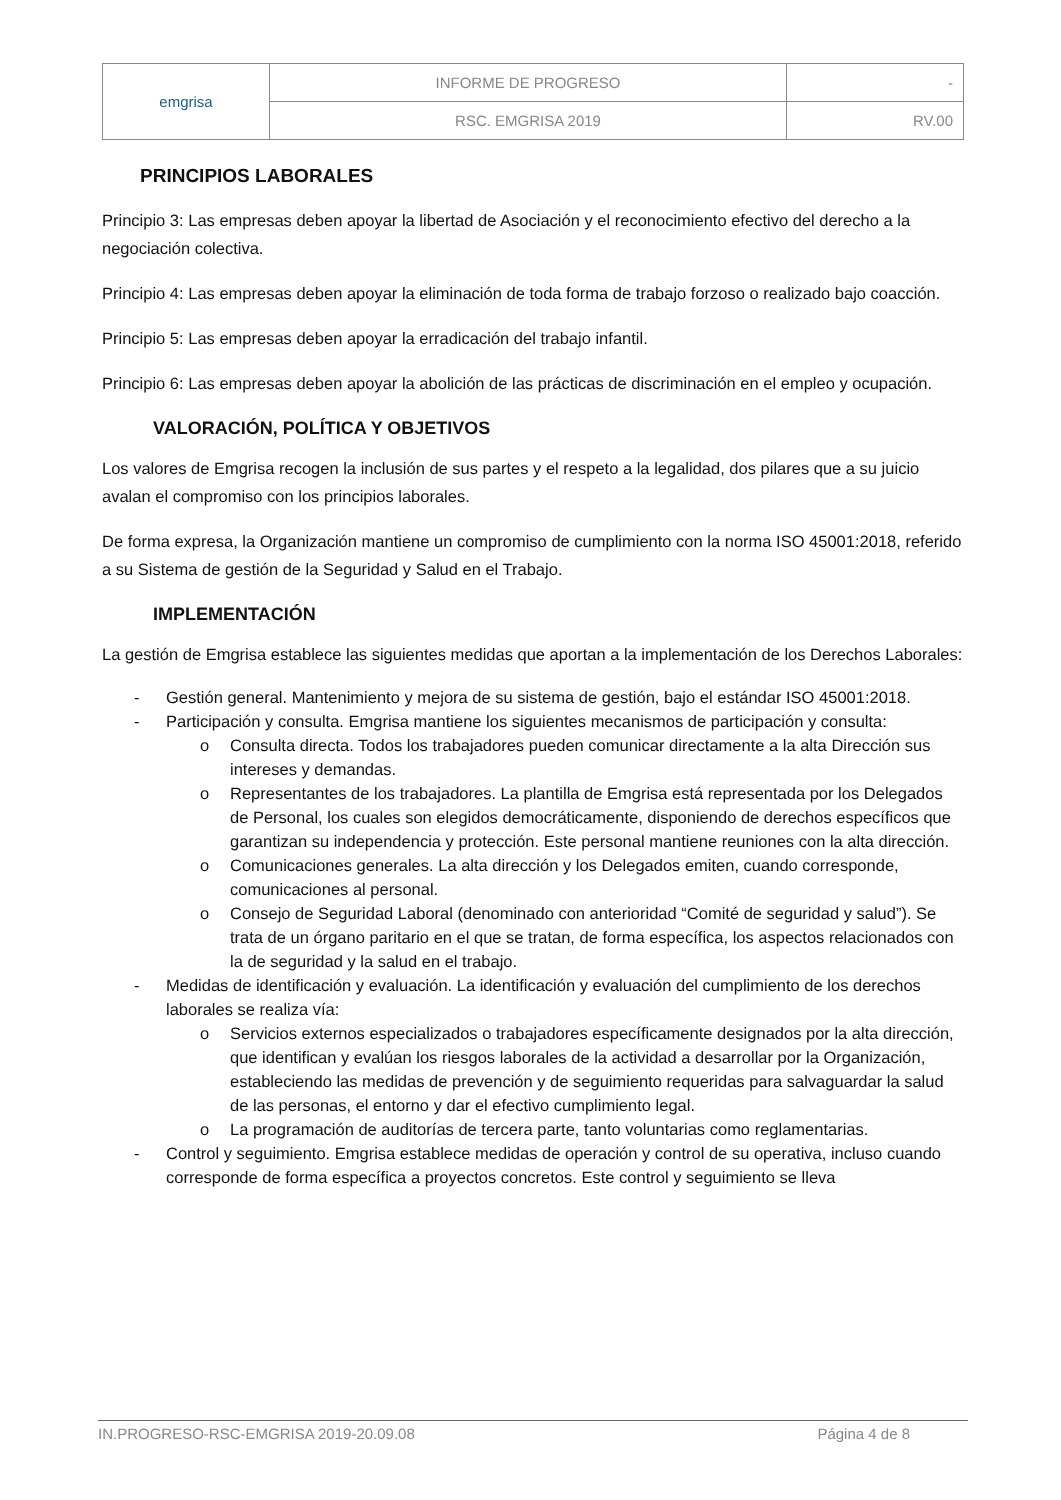| emgrisa | INFORME DE PROGRESO | - |
| | RSC. EMGRISA 2019 | RV.00 |
PRINCIPIOS LABORALES
Principio 3: Las empresas deben apoyar la libertad de Asociación y el reconocimiento efectivo del derecho a la negociación colectiva.
Principio 4: Las empresas deben apoyar la eliminación de toda forma de trabajo forzoso o realizado bajo coacción.
Principio 5: Las empresas deben apoyar la erradicación del trabajo infantil.
Principio 6: Las empresas deben apoyar la abolición de las prácticas de discriminación en el empleo y ocupación.
VALORACIÓN, POLÍTICA Y OBJETIVOS
Los valores de Emgrisa recogen la inclusión de sus partes y el respeto a la legalidad, dos pilares que a su juicio avalan el compromiso con los principios laborales.
De forma expresa, la Organización mantiene un compromiso de cumplimiento con la norma ISO 45001:2018, referido a su Sistema de gestión de la Seguridad y Salud en el Trabajo.
IMPLEMENTACIÓN
La gestión de Emgrisa establece las siguientes medidas que aportan a la implementación de los Derechos Laborales:
- Gestión general. Mantenimiento y mejora de su sistema de gestión, bajo el estándar ISO 45001:2018.
- Participación y consulta. Emgrisa mantiene los siguientes mecanismos de participación y consulta:
o Consulta directa. Todos los trabajadores pueden comunicar directamente a la alta Dirección sus intereses y demandas.
o Representantes de los trabajadores. La plantilla de Emgrisa está representada por los Delegados de Personal, los cuales son elegidos democráticamente, disponiendo de derechos específicos que garantizan su independencia y protección. Este personal mantiene reuniones con la alta dirección.
o Comunicaciones generales. La alta dirección y los Delegados emiten, cuando corresponde, comunicaciones al personal.
o Consejo de Seguridad Laboral (denominado con anterioridad “Comité de seguridad y salud”). Se trata de un órgano paritario en el que se tratan, de forma específica, los aspectos relacionados con la de seguridad y la salud en el trabajo.
- Medidas de identificación y evaluación. La identificación y evaluación del cumplimiento de los derechos laborales se realiza vía:
o Servicios externos especializados o trabajadores específicamente designados por la alta dirección, que identifican y evalúan los riesgos laborales de la actividad a desarrollar por la Organización, estableciendo las medidas de prevención y de seguimiento requeridas para salvaguardar la salud de las personas, el entorno y dar el efectivo cumplimiento legal.
o La programación de auditorías de tercera parte, tanto voluntarias como reglamentarias.
- Control y seguimiento. Emgrisa establece medidas de operación y control de su operativa, incluso cuando corresponde de forma específica a proyectos concretos. Este control y seguimiento se lleva
IN.PROGRESO-RSC-EMGRISA 2019-20.09.08 Página 4 de 8